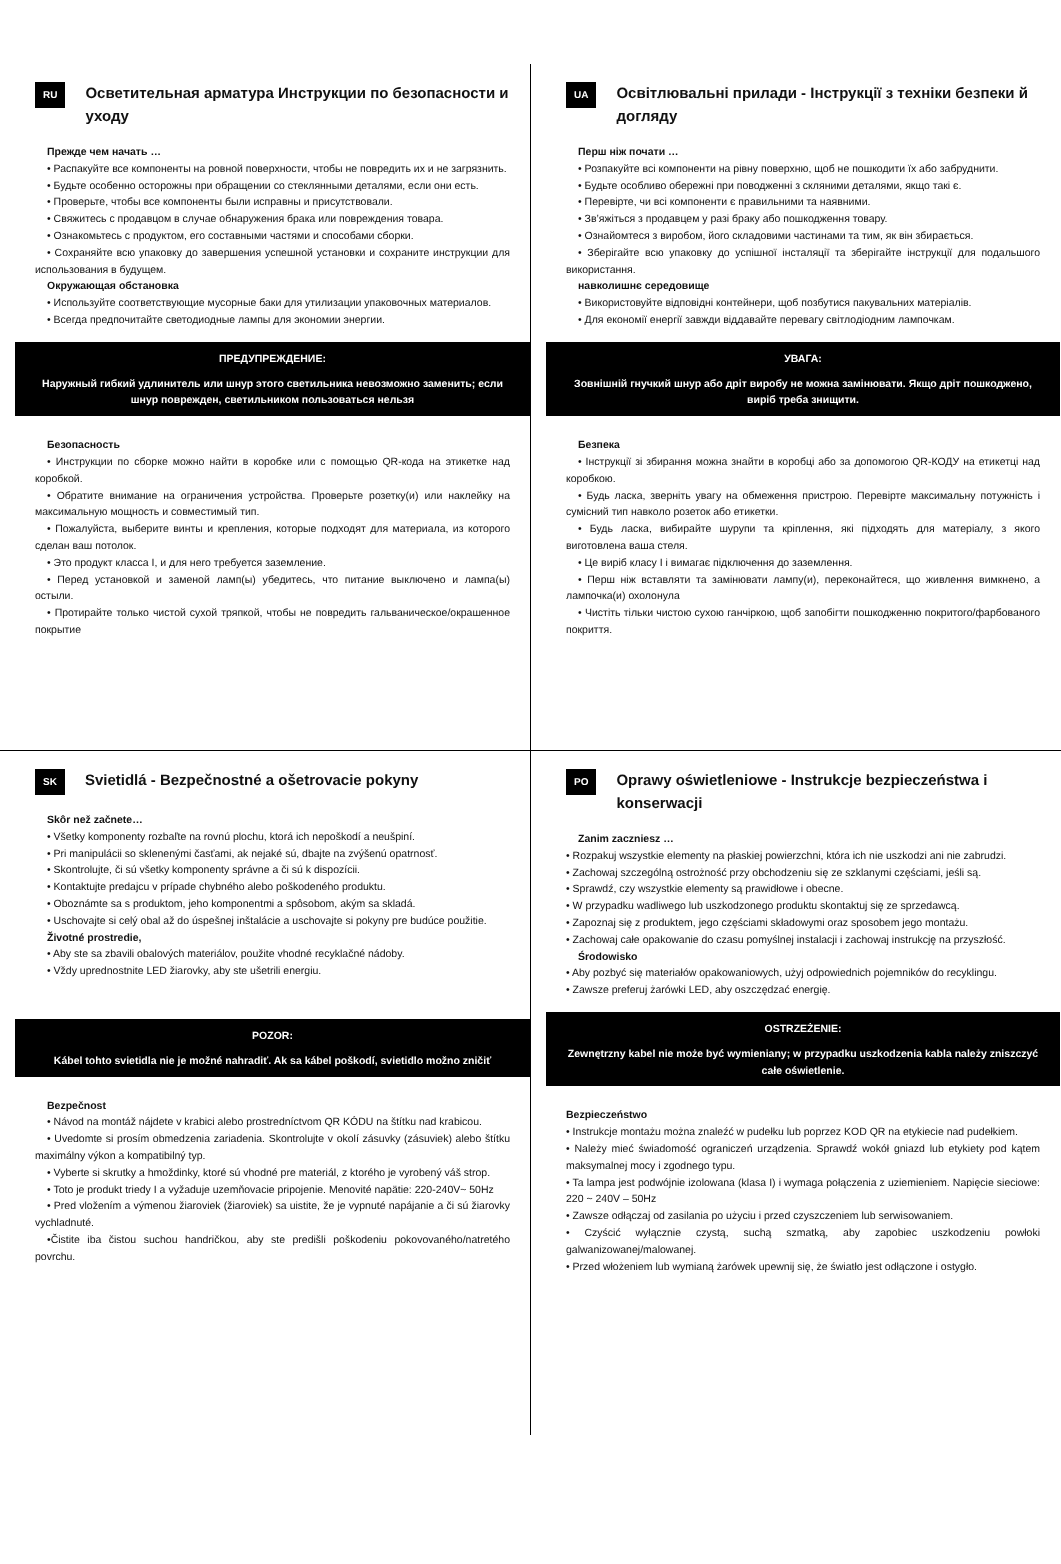RU
Осветительная арматура Инструкции по безопасности и уходу
Прежде чем начать …
• Распакуйте все компоненты на ровной поверхности, чтобы не повредить их и не загрязнить.
• Будьте особенно осторожны при обращении со стеклянными деталями, если они есть.
• Проверьте, чтобы все компоненты были исправны и присутствовали.
• Свяжитесь с продавцом в случае обнаружения брака или повреждения товара.
• Ознакомьтесь с продуктом, его составными частями и способами сборки.
• Сохраняйте всю упаковку до завершения успешной установки и сохраните инструкции для использования в будущем.
Окружающая обстановка
• Используйте соответствующие мусорные баки для утилизации упаковочных материалов.
• Всегда предпочитайте светодиодные лампы для экономии энергии.
ПРЕДУПРЕЖДЕНИЕ:
Наружный гибкий удлинитель или шнур этого светильника невозможно заменить; если шнур поврежден, светильником пользоваться нельзя
Безопасность
• Инструкции по сборке можно найти в коробке или с помощью QR-кода на этикетке над коробкой.
• Обратите внимание на ограничения устройства. Проверьте розетку(и) или наклейку на максимальную мощность и совместимый тип.
• Пожалуйста, выберите винты и крепления, которые подходят для материала, из которого сделан ваш потолок.
• Это продукт класса I, и для него требуется заземление.
• Перед установкой и заменой ламп(ы) убедитесь, что питание выключено и лампа(ы) остыли.
• Протирайте только чистой сухой тряпкой, чтобы не повредить гальваническое/окрашенное покрытие
UA
Освітлювальні прилади - Інструкції з техніки безпеки й догляду
Перш ніж почати …
• Розпакуйте всі компоненти на рівну поверхню, щоб не пошкодити їх або забруднити.
• Будьте особливо обережні при поводженні з скляними деталями, якщо такі є.
• Перевірте, чи всі компоненти є правильними та наявними.
• Зв’яжіться з продавцем у разі браку або пошкодження товару.
• Ознайомтеся з виробом, його складовими частинами та тим, як він збирається.
• Зберігайте всю упаковку до успішної інсталяції та зберігайте інструкції для подальшого використання.
навколишнє середовище
• Використовуйте відповідні контейнери, щоб позбутися пакувальних матеріалів.
• Для економії енергії завжди віддавайте перевагу світлодіодним лампочкам.
УВАГА:
Зовнішній гнучкий шнур або дріт виробу не можна замінювати. Якщо дріт пошкоджено, виріб треба знищити.
Безпека
• Інструкції зі збирання можна знайти в коробці або за допомогою QR-КОДУ на етикетці над коробкою.
• Будь ласка, зверніть увагу на обмеження пристрою. Перевірте максимальну потужність і сумісний тип навколо розеток або етикетки.
• Будь ласка, вибирайте шурупи та кріплення, які підходять для матеріалу, з якого виготовлена ваша стеля.
• Це виріб класу I і вимагає підключення до заземлення.
• Перш ніж вставляти та замінювати лампу(и), переконайтеся, що живлення вимкнено, а лампочка(и) охолонула
• Чистіть тільки чистою сухою ганчіркою, щоб запобігти пошкодженню покритого/фарбованого покриття.
SK
Svietidlá - Bezpečnostné a ošetrovacie pokyny
Skôr než začnete…
• Všetky komponenty rozbaľte na rovnú plochu, ktorá ich nepoškodí a neušpiní.
• Pri manipulácii so sklenenými časťami, ak nejaké sú, dbajte na zvýšenú opatrnosť.
• Skontrolujte, či sú všetky komponenty správne a či sú k dispozícii.
• Kontaktujte predajcu v prípade chybného alebo poškodeného produktu.
• Oboznámte sa s produktom, jeho komponentmi a spôsobom, akým sa skladá.
• Uschovajte si celý obal až do úspešnej inštalácie a uschovajte si pokyny pre budúce použitie.
Životné prostredie,
• Aby ste sa zbavili obalových materiálov, použite vhodné recyklačné nádoby.
• Vždy uprednostnite LED žiarovky, aby ste ušetrili energiu.
POZOR:
Kábel tohto svietidla nie je možné nahradiť. Ak sa kábel poškodí, svietidlo možno zničiť
Bezpečnost
• Návod na montáž nájdete v krabici alebo prostredníctvom QR KÓDU na štítku nad krabicou.
• Uvedomte si prosím obmedzenia zariadenia. Skontrolujte v okolí zásuvky (zásuviek) alebo štítku maximálny výkon a kompatibilný typ.
• Vyberte si skrutky a hmoždinky, ktoré sú vhodné pre materiál, z ktorého je vyrobený váš strop.
• Toto je produkt triedy I a vyžaduje uzemňovacie pripojenie. Menovité napätie: 220-240V~ 50Hz
• Pred vložením a výmenou žiaroviek (žiaroviek) sa uistite, že je vypnuté napájanie a či sú žiarovky vychladnuté.
•Čistite iba čistou suchou handričkou, aby ste predišli poškodeniu pokovovaného/natretého povrchu.
PO
Oprawy oświetleniowe - Instrukcje bezpieczeństwa i konserwacji
Zanim zaczniesz …
• Rozpakuj wszystkie elementy na płaskiej powierzchni, która ich nie uszkodzi ani nie zabrudzi.
• Zachowaj szczególną ostrożność przy obchodzeniu się ze szklanymi częściami, jeśli są.
• Sprawdź, czy wszystkie elementy są prawidłowe i obecne.
• W przypadku wadliwego lub uszkodzonego produktu skontaktuj się ze sprzedawcą.
• Zapoznaj się z produktem, jego częściami składowymi oraz sposobem jego montażu.
• Zachowaj całe opakowanie do czasu pomyślnej instalacji i zachowaj instrukcję na przyszłość.
Środowisko
• Aby pozbyć się materiałów opakowaniowych, użyj odpowiednich pojemników do recyklingu.
• Zawsze preferuj żarówki LED, aby oszczędzać energię.
OSTRZEŻENIE:
Zewnętrzny kabel nie może być wymieniany; w przypadku uszkodzenia kabla należy zniszczyć całe oświetlenie.
Bezpieczeństwo
• Instrukcje montażu można znaleźć w pudełku lub poprzez KOD QR na etykiecie nad pudełkiem.
• Należy mieć świadomość ograniczeń urządzenia. Sprawdź wokół gniazd lub etykiety pod kątem maksymalnej mocy i zgodnego typu.
• Ta lampa jest podwójnie izolowana (klasa I) i wymaga połączenia z uziemieniem. Napięcie sieciowe: 220 ~ 240V – 50Hz
• Zawsze odłączaj od zasilania po użyciu i przed czyszczeniem lub serwisowaniem.
• Czyścić wyłącznie czystą, suchą szmatką, aby zapobiec uszkodzeniu powłoki galwanizowanej/malowanej.
• Przed włożeniem lub wymianą żarówek upewnij się, że światło jest odłączone i ostygło.